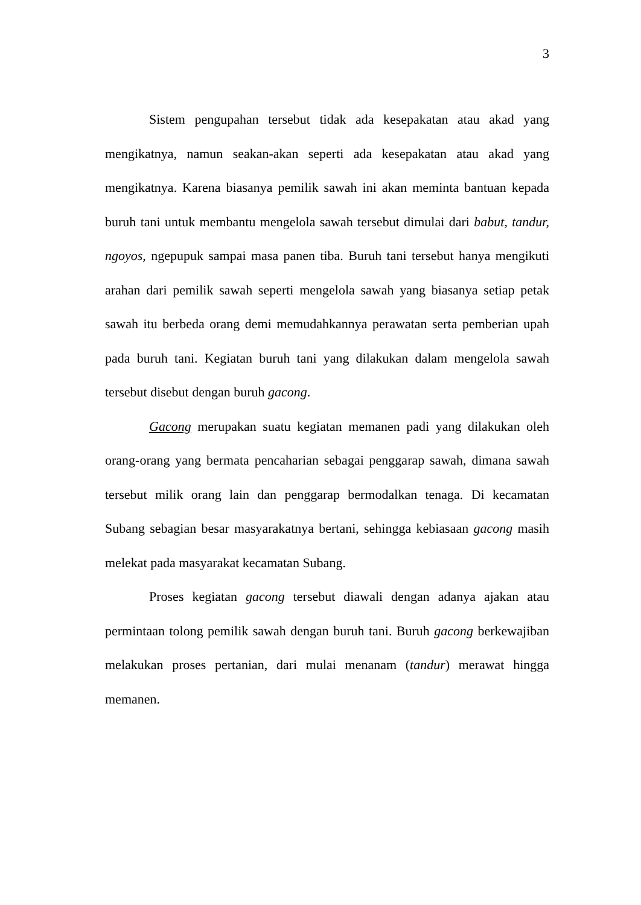3
Sistem pengupahan tersebut tidak ada kesepakatan atau akad yang mengikatnya, namun seakan-akan seperti ada kesepakatan atau akad yang mengikatnya. Karena biasanya pemilik sawah ini akan meminta bantuan kepada buruh tani untuk membantu mengelola sawah tersebut dimulai dari babut, tandur, ngoyos, ngepupuk sampai masa panen tiba. Buruh tani tersebut hanya mengikuti arahan dari pemilik sawah seperti mengelola sawah yang biasanya setiap petak sawah itu berbeda orang demi memudahkannya perawatan serta pemberian upah pada buruh tani. Kegiatan buruh tani yang dilakukan dalam mengelola sawah tersebut disebut dengan buruh gacong.
Gacong merupakan suatu kegiatan memanen padi yang dilakukan oleh orang-orang yang bermata pencaharian sebagai penggarap sawah, dimana sawah tersebut milik orang lain dan penggarap bermodalkan tenaga. Di kecamatan Subang sebagian besar masyarakatnya bertani, sehingga kebiasaan gacong masih melekat pada masyarakat kecamatan Subang.
Proses kegiatan gacong tersebut diawali dengan adanya ajakan atau permintaan tolong pemilik sawah dengan buruh tani. Buruh gacong berkewajiban melakukan proses pertanian, dari mulai menanam (tandur) merawat hingga memanen.